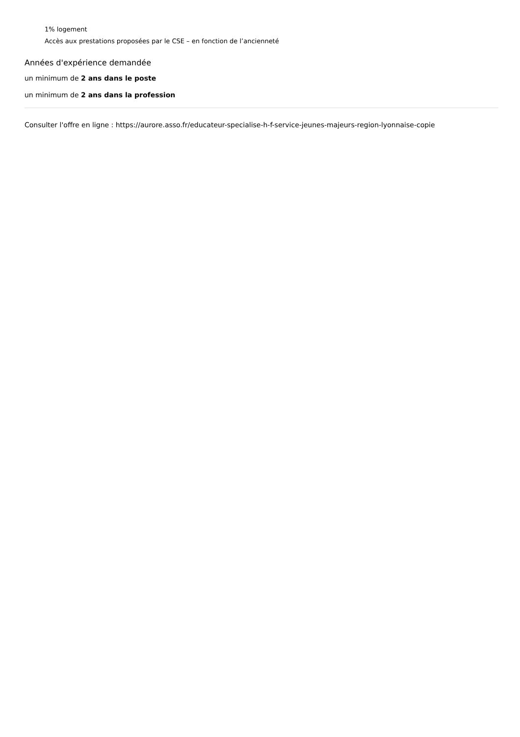1% logement
Accès aux prestations proposées par le CSE – en fonction de l’ancienneté
Années d'expérience demandée
un minimum de 2 ans dans le poste
un minimum de 2 ans dans la profession
Consulter l'offre en ligne : https://aurore.asso.fr/educateur-specialise-h-f-service-jeunes-majeurs-region-lyonnaise-copie